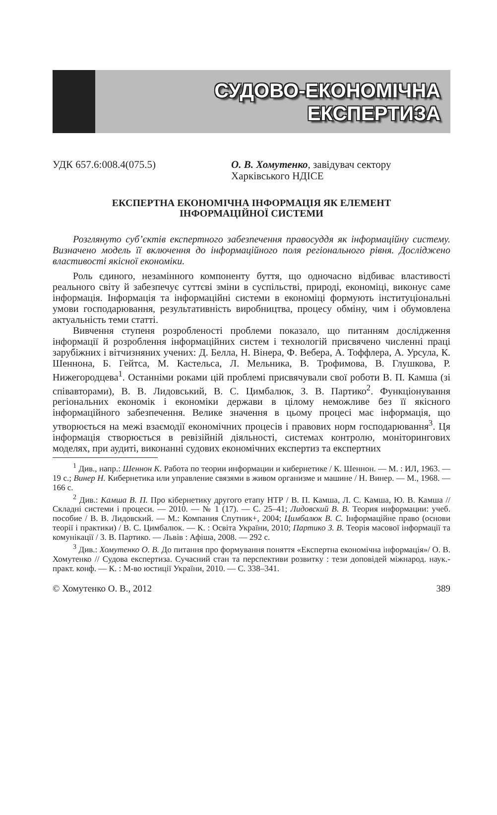СУДОВО-ЕКОНОМІЧНА
ЕКСПЕРТИЗА
УДК 657.6:008.4(075.5) О. В. Хомутенко, завідувач сектору
Харківського НДІСЕ
ЕКСПЕРТНА ЕКОНОМІЧНА ІНФОРМАЦІЯ ЯК ЕЛЕМЕНТ
ІНФОРМАЦІЙНОЇ СИСТЕМИ
Розглянуто суб’єктів експертного забезпечення правосуддя як інформаційну систему. Визначено модель її включення до інформаційного поля регіонального рівня. Досліджено властивості якісної економіки.
Роль єдиного, незамінного компоненту буття, що одночасно відбиває властивості реального світу й забезпечує суттєві зміни в суспільстві, природі, економіці, виконує саме інформація. Інформація та інформаційні системи в економіці формують інституціональні умови господарювання, результативність виробництва, процесу обміну, чим і обумовлена актуальність теми статті.
Вивчення ступеня розробленості проблеми показало, що питанням дослідження інформації й розроблення інформаційних систем і технологій присвячено численні праці зарубіжних і вітчизняних учених: Д. Белла, Н. Вінера, Ф. Вебера, А. Тоффлера, А. Урсула, К. Шеннона, Б. Гейтса, М. Кастельса, Л. Мельника, В. Трофимова, В. Глушкова, Р. Нижегородцева<sup>1</sup>. Останніми роками цій проблемі присвячували свої роботи В. П. Камша (зі співавторами), В. В. Лидовський, В. С. Цимбалюк, З. В. Партико<sup>2</sup>. Функціонування регіональних економік і економіки держави в цілому неможливе без її якісного інформаційного забезпечення. Велике значення в цьому процесі має інформація, що утворюється на межі взаємодії економічних процесів і правових норм господарювання<sup>3</sup>. Ця інформація створюється в ревізійній діяльності, системах контролю, моніторингових моделях, при аудиті, виконанні судових економічних експертиз та експертних
<sup>1</sup> Див., напр.: Шеннон К. Работа по теории информации и кибернетике / К. Шеннон. — М. : ИЛ, 1963. — 19 с.; Винер Н. Кибернетика или управление связями в живом организме и машине / Н. Винер. — М., 1968. — 166 с.
<sup>2</sup> Див.: Камша В. П. Про кібернетику другого етапу НТР / В. П. Камша, Л. С. Камша, Ю. В. Камша // Складні системи і процеси. — 2010. — № 1 (17). — С. 25–41; Лидовский В. В. Теория информации: учеб. пособие / В. В. Лидовский. — М.: Компания Спутник+, 2004; Цимбалюк В. С. Інформаційне право (основи теорії і практики) / В. С. Цимбалюк. — К. : Освіта України, 2010; Партико З. В. Теорія масової інформації та комунікації / З. В. Партико. — Львів : Афіша, 2008. — 292 с.
<sup>3</sup> Див.: Хомутенко О. В. До питання про формування поняття «Експертна економічна інформація»/ О. В. Хомутенко // Судова експертиза. Сучасний стан та перспективи розвитку : тези доповідей міжнарод. наук.-практ. конф. — К. : М-во юстиції України, 2010. — С. 338–341.
© Хомутенко О. В., 2012 389